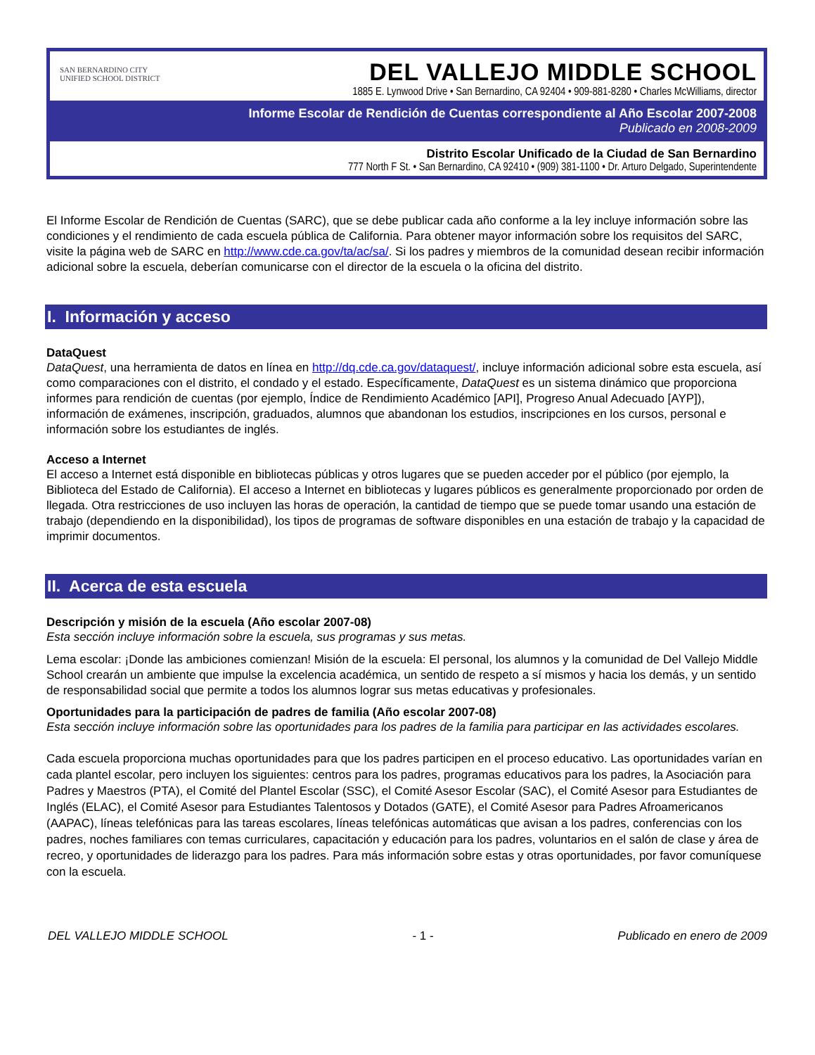SAN BERNARDINO CITY
UNIFIED SCHOOL DISTRICT
DEL VALLEJO MIDDLE SCHOOL
1885 E. Lynwood Drive • San Bernardino, CA 92404 • 909-881-8280 • Charles McWilliams, director
Informe Escolar de Rendición de Cuentas correspondiente al Año Escolar 2007-2008
Publicado en 2008-2009
Distrito Escolar Unificado de la Ciudad de San Bernardino
777 North F St. • San Bernardino, CA 92410 • (909) 381-1100 • Dr. Arturo Delgado, Superintendente
El Informe Escolar de Rendición de Cuentas (SARC), que se debe publicar cada año conforme a la ley incluye información sobre las condiciones y el rendimiento de cada escuela pública de California. Para obtener mayor información sobre los requisitos del SARC, visite la página web de SARC en http://www.cde.ca.gov/ta/ac/sa/. Si los padres y miembros de la comunidad desean recibir información adicional sobre la escuela, deberían comunicarse con el director de la escuela o la oficina del distrito.
I. Información y acceso
DataQuest
DataQuest, una herramienta de datos en línea en http://dq.cde.ca.gov/dataquest/, incluye información adicional sobre esta escuela, así como comparaciones con el distrito, el condado y el estado. Específicamente, DataQuest es un sistema dinámico que proporciona informes para rendición de cuentas (por ejemplo, Índice de Rendimiento Académico [API], Progreso Anual Adecuado [AYP]), información de exámenes, inscripción, graduados, alumnos que abandonan los estudios, inscripciones en los cursos, personal e información sobre los estudiantes de inglés.
Acceso a Internet
El acceso a Internet está disponible en bibliotecas públicas y otros lugares que se pueden acceder por el público (por ejemplo, la Biblioteca del Estado de California). El acceso a Internet en bibliotecas y lugares públicos es generalmente proporcionado por orden de llegada. Otra restricciones de uso incluyen las horas de operación, la cantidad de tiempo que se puede tomar usando una estación de trabajo (dependiendo en la disponibilidad), los tipos de programas de software disponibles en una estación de trabajo y la capacidad de imprimir documentos.
II. Acerca de esta escuela
Descripción y misión de la escuela (Año escolar 2007-08)
Esta sección incluye información sobre la escuela, sus programas y sus metas.
Lema escolar: ¡Donde las ambiciones comienzan! Misión de la escuela: El personal, los alumnos y la comunidad de Del Vallejo Middle School crearán un ambiente que impulse la excelencia académica, un sentido de respeto a sí mismos y hacia los demás, y un sentido de responsabilidad social que permite a todos los alumnos lograr sus metas educativas y profesionales.
Oportunidades para la participación de padres de familia (Año escolar 2007-08)
Esta sección incluye información sobre las oportunidades para los padres de la familia para participar en las actividades escolares.
Cada escuela proporciona muchas oportunidades para que los padres participen en el proceso educativo. Las oportunidades varían en cada plantel escolar, pero incluyen los siguientes: centros para los padres, programas educativos para los padres, la Asociación para Padres y Maestros (PTA), el Comité del Plantel Escolar (SSC), el Comité Asesor Escolar (SAC), el Comité Asesor para Estudiantes de Inglés (ELAC), el Comité Asesor para Estudiantes Talentosos y Dotados (GATE), el Comité Asesor para Padres Afroamericanos (AAPAC), líneas telefónicas para las tareas escolares, líneas telefónicas automáticas que avisan a los padres, conferencias con los padres, noches familiares con temas curriculares, capacitación y educación para los padres, voluntarios en el salón de clase y área de recreo, y oportunidades de liderazgo para los padres. Para más información sobre estas y otras oportunidades, por favor comuníquese con la escuela.
DEL VALLEJO MIDDLE SCHOOL - 1 - Publicado en enero de 2009